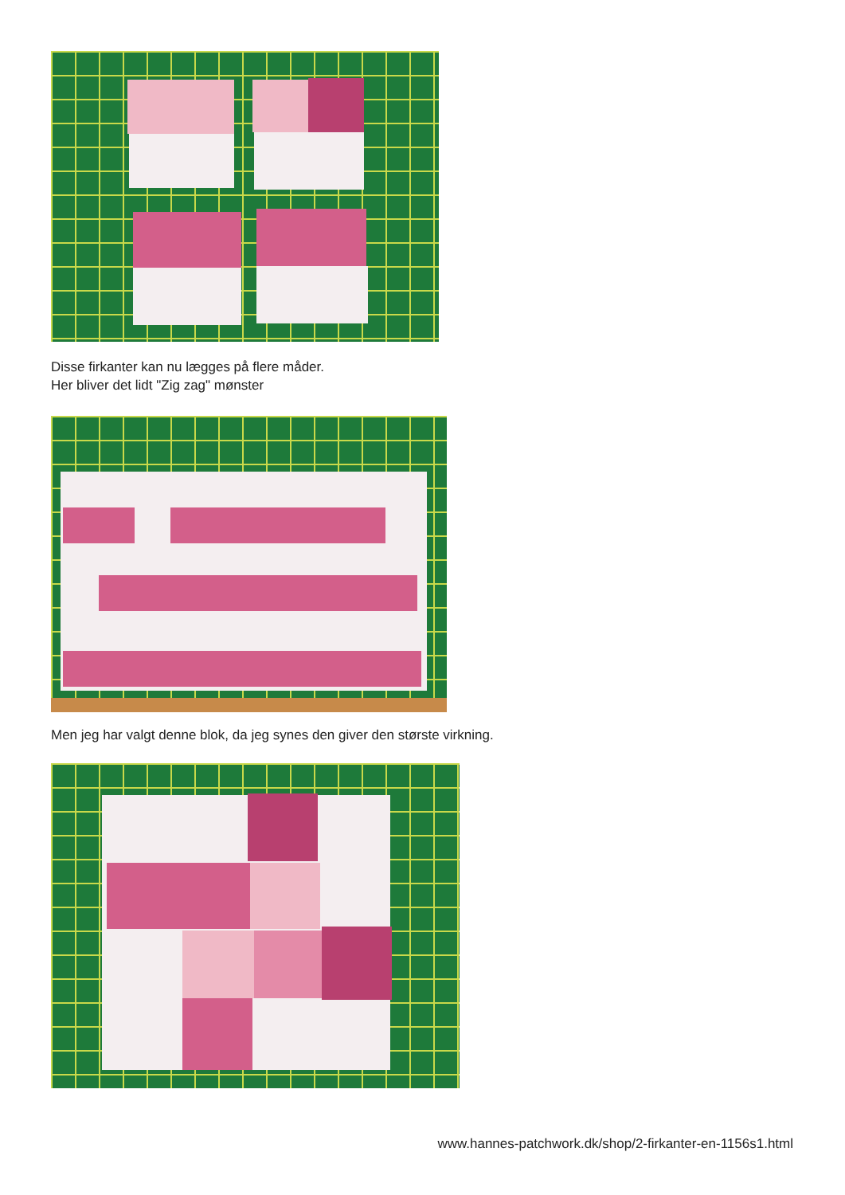Disse firkanter kan nu lægges på flere måder.
Her bliver det lidt "Zig zag" mønster
Men jeg har valgt denne blok, da jeg synes den giver den største virkning.
www.hannes-patchwork.dk/shop/2-firkanter-en-1156s1.html